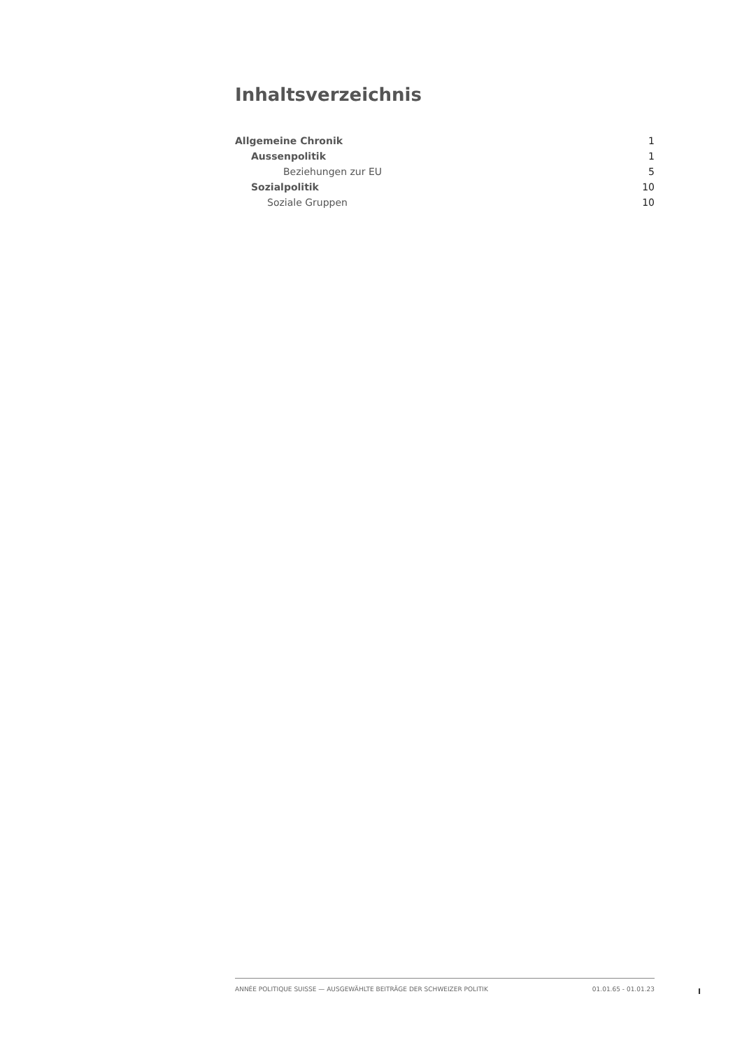Inhaltsverzeichnis
| Allgemeine Chronik | 1 |
| Aussenpolitik | 1 |
| Beziehungen zur EU | 5 |
| Sozialpolitik | 10 |
| Soziale Gruppen | 10 |
ANNÉE POLITIQUE SUISSE — AUSGEWÄHLTE BEITRÄGE DER SCHWEIZER POLITIK 01.01.65 - 01.01.23
I